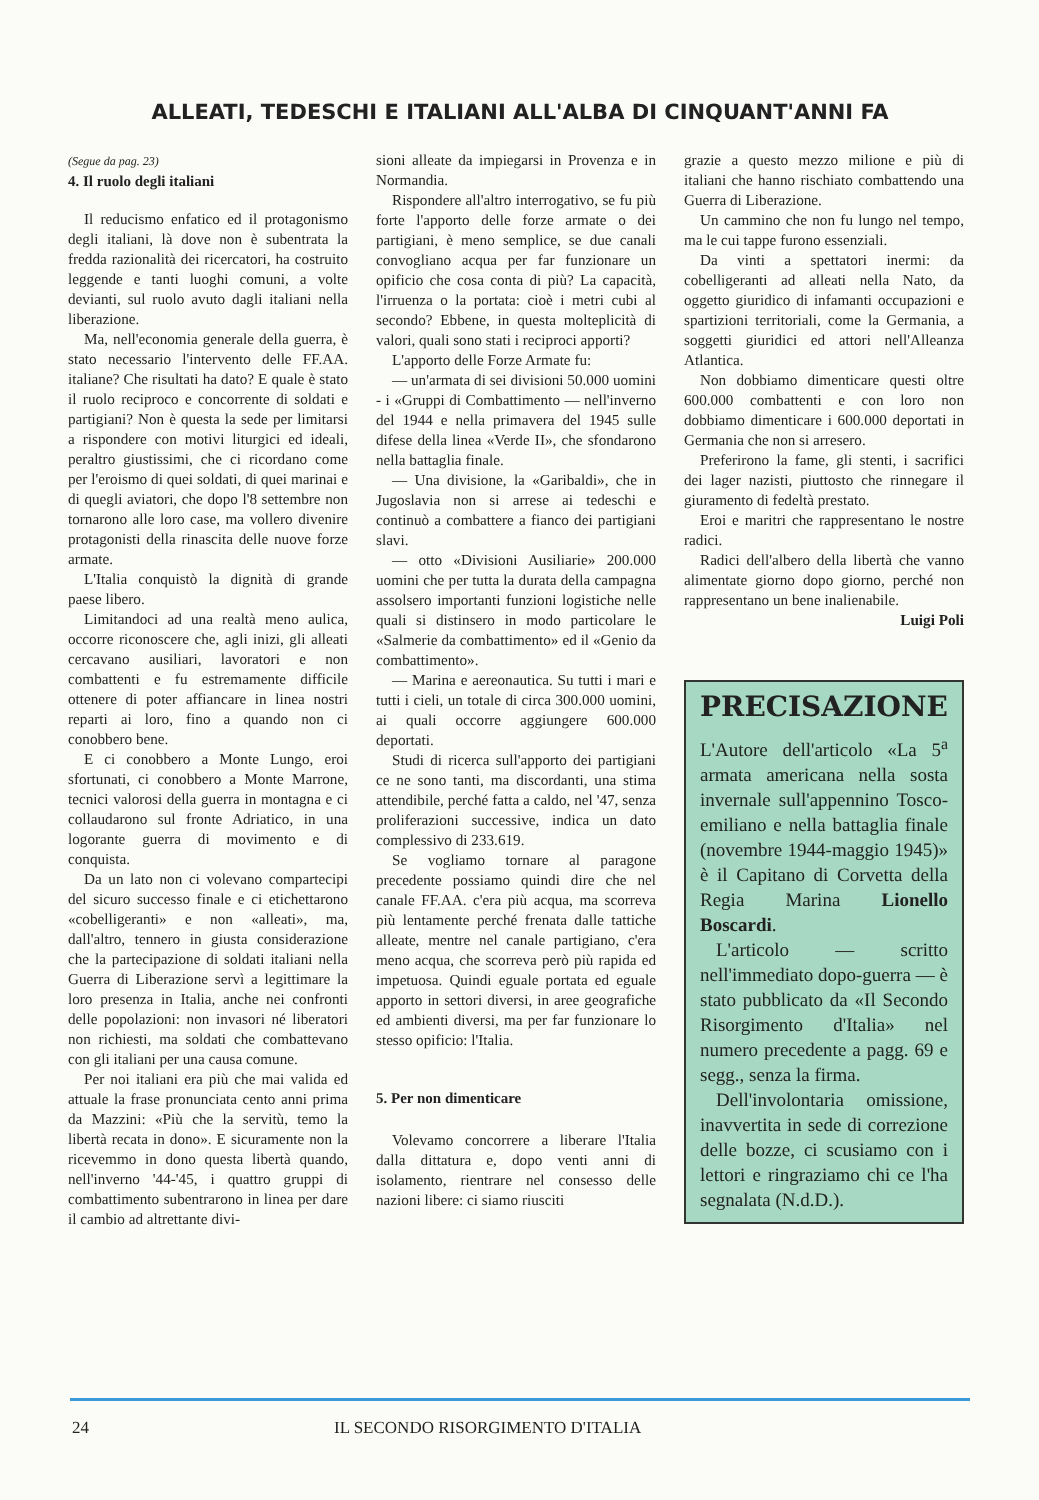ALLEATI, TEDESCHI E ITALIANI ALL'ALBA DI CINQUANT'ANNI FA
(Segue da pag. 23)
4. Il ruolo degli italiani
Il reducismo enfatico ed il protagonismo degli italiani, là dove non è subentrata la fredda razionalità dei ricercatori, ha costruito leggende e tanti luoghi comuni, a volte devianti, sul ruolo avuto dagli italiani nella liberazione.
Ma, nell'economia generale della guerra, è stato necessario l'intervento delle FF.AA. italiane? Che risultati ha dato? E quale è stato il ruolo reciproco e concorrente di soldati e partigiani? Non è questa la sede per limitarsi a rispondere con motivi liturgici ed ideali, peraltro giustissimi, che ci ricordano come per l'eroismo di quei soldati, di quei marinai e di quegli aviatori, che dopo l'8 settembre non tornarono alle loro case, ma vollero divenire protagonisti della rinascita delle nuove forze armate.
L'Italia conquistò la dignità di grande paese libero.
Limitandoci ad una realtà meno aulica, occorre riconoscere che, agli inizi, gli alleati cercavano ausiliari, lavoratori e non combattenti e fu estremamente difficile ottenere di poter affiancare in linea nostri reparti ai loro, fino a quando non ci conobbero bene.
E ci conobbero a Monte Lungo, eroi sfortunati, ci conobbero a Monte Marrone, tecnici valorosi della guerra in montagna e ci collaudarono sul fronte Adriatico, in una logorante guerra di movimento e di conquista.
Da un lato non ci volevano compartecipi del sicuro successo finale e ci etichettarono «cobelligeranti» e non «alleati», ma, dall'altro, tennero in giusta considerazione che la partecipazione di soldati italiani nella Guerra di Liberazione servì a legittimare la loro presenza in Italia, anche nei confronti delle popolazioni: non invasori né liberatori non richiesti, ma soldati che combattevano con gli italiani per una causa comune.
Per noi italiani era più che mai valida ed attuale la frase pronunciata cento anni prima da Mazzini: «Più che la servitù, temo la libertà recata in dono». E sicuramente non la ricevemmo in dono questa libertà quando, nell'inverno '44-'45, i quattro gruppi di combattimento subentrarono in linea per dare il cambio ad altrettante divi-
sioni alleate da impiegarsi in Provenza e in Normandia.
Rispondere all'altro interrogativo, se fu più forte l'apporto delle forze armate o dei partigiani, è meno semplice, se due canali convogliano acqua per far funzionare un opificio che cosa conta di più? La capacità, l'irruenza o la portata: cioè i metri cubi al secondo? Ebbene, in questa molteplicità di valori, quali sono stati i reciproci apporti?
L'apporto delle Forze Armate fu:
— un'armata di sei divisioni 50.000 uomini - i «Gruppi di Combattimento — nell'inverno del 1944 e nella primavera del 1945 sulle difese della linea «Verde II», che sfondarono nella battaglia finale.
— Una divisione, la «Garibaldi», che in Jugoslavia non si arrese ai tedeschi e continuò a combattere a fianco dei partigiani slavi.
— otto «Divisioni Ausiliarie» 200.000 uomini che per tutta la durata della campagna assolsero importanti funzioni logistiche nelle quali si distinsero in modo particolare le «Salmerie da combattimento» ed il «Genio da combattimento».
— Marina e aereonautica. Su tutti i mari e tutti i cieli, un totale di circa 300.000 uomini, ai quali occorre aggiungere 600.000 deportati.
Studi di ricerca sull'apporto dei partigiani ce ne sono tanti, ma discordanti, una stima attendibile, perché fatta a caldo, nel '47, senza proliferazioni successive, indica un dato complessivo di 233.619.
Se vogliamo tornare al paragone precedente possiamo quindi dire che nel canale FF.AA. c'era più acqua, ma scorreva più lentamente perché frenata dalle tattiche alleate, mentre nel canale partigiano, c'era meno acqua, che scorreva però più rapida ed impetuosa. Quindi eguale portata ed eguale apporto in settori diversi, in aree geografiche ed ambienti diversi, ma per far funzionare lo stesso opificio: l'Italia.
5. Per non dimenticare
Volevamo concorrere a liberare l'Italia dalla dittatura e, dopo venti anni di isolamento, rientrare nel consesso delle nazioni libere: ci siamo riusciti
grazie a questo mezzo milione e più di italiani che hanno rischiato combattendo una Guerra di Liberazione.
Un cammino che non fu lungo nel tempo, ma le cui tappe furono essenziali.
Da vinti a spettatori inermi: da cobelligeranti ad alleati nella Nato, da oggetto giuridico di infamanti occupazioni e spartizioni territoriali, come la Germania, a soggetti giuridici ed attori nell'Alleanza Atlantica.
Non dobbiamo dimenticare questi oltre 600.000 combattenti e con loro non dobbiamo dimenticare i 600.000 deportati in Germania che non si arresero.
Preferirono la fame, gli stenti, i sacrifici dei lager nazisti, piuttosto che rinnegare il giuramento di fedeltà prestato.
Eroi e maritri che rappresentano le nostre radici.
Radici dell'albero della libertà che vanno alimentate giorno dopo giorno, perché non rappresentano un bene inalienabile.
Luigi Poli
PRECISAZIONE
L'Autore dell'articolo «La 5<sup>a</sup> armata americana nella sosta invernale sull'appennino Tosco-emiliano e nella battaglia finale (novembre 1944-maggio 1945)» è il Capitano di Corvetta della Regia Marina Lionello Boscardi.
L'articolo — scritto nell'immediato dopo-guerra — è stato pubblicato da «Il Secondo Risorgimento d'Italia» nel numero precedente a pagg. 69 e segg., senza la firma.
Dell'involontaria omissione, inavvertita in sede di correzione delle bozze, ci scusiamo con i lettori e ringraziamo chi ce l'ha segnalata (N.d.D.).
24 IL SECONDO RISORGIMENTO D'ITALIA